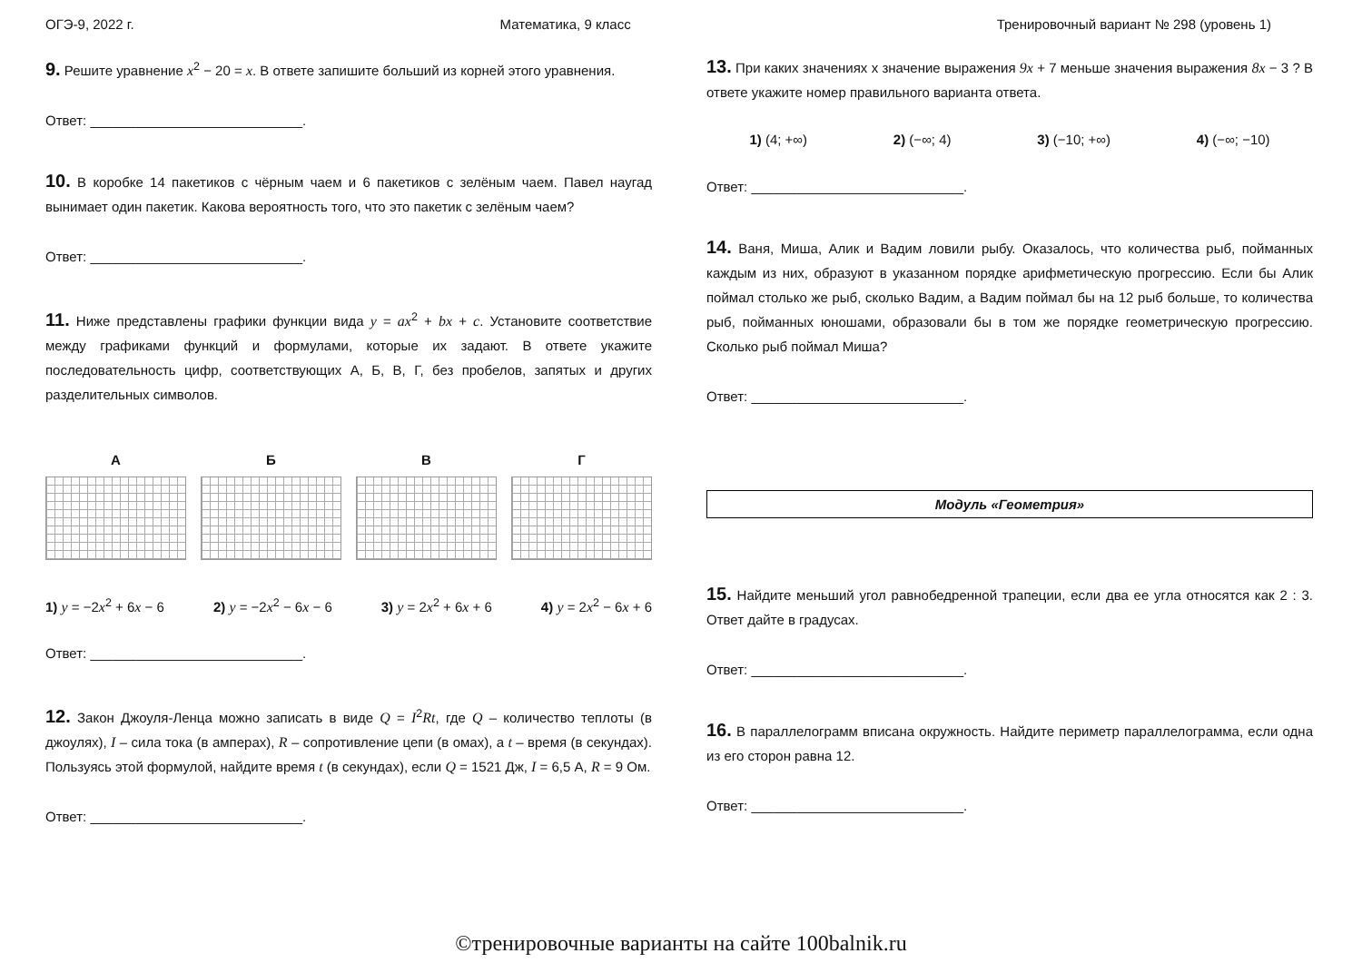ОГЭ-9, 2022 г. Математика, 9 класс Тренировочный вариант № 298 (уровень 1)
9. Решите уравнение x<sup>2</sup> − 20 = x. В ответе запишите больший из корней этого уравнения.
Ответ: ____________________________.
10. В коробке 14 пакетиков с чёрным чаем и 6 пакетиков с зелёным чаем. Павел наугад вынимает один пакетик. Какова вероятность того, что это пакетик с зелёным чаем?
Ответ: ____________________________.
11. Ниже представлены графики функции вида y = ax<sup>2</sup> + bx + c. Установите соответствие между графиками функций и формулами, которые их задают. В ответе укажите последовательность цифр, соответствующих А, Б, В, Г, без пробелов, запятых и других разделительных символов.
А Б В Г
1) y = −2x<sup>2</sup> + 6x − 6 2) y = −2x<sup>2</sup> − 6x − 6 3) y = 2x<sup>2</sup> + 6x + 6 4) y = 2x<sup>2</sup> − 6x + 6
Ответ: ____________________________.
12. Закон Джоуля-Ленца можно записать в виде Q = I<sup>2</sup>Rt, где Q – количество теплоты (в джоулях), I – сила тока (в амперах), R – сопротивление цепи (в омах), а t – время (в секундах). Пользуясь этой формулой, найдите время t (в секундах), если Q = 1521 Дж, I = 6,5 А, R = 9 Ом.
Ответ: ____________________________.
13. При каких значениях x значение выражения 9x + 7 меньше значения выражения 8x − 3 ? В ответе укажите номер правильного варианта ответа.
1) (4; +∞) 2) (−∞; 4) 3) (−10; +∞) 4) (−∞; −10)
Ответ: ____________________________.
14. Ваня, Миша, Алик и Вадим ловили рыбу. Оказалось, что количества рыб, пойманных каждым из них, образуют в указанном порядке арифметическую прогрессию. Если бы Алик поймал столько же рыб, сколько Вадим, а Вадим поймал бы на 12 рыб больше, то количества рыб, пойманных юношами, образовали бы в том же порядке геометрическую прогрессию. Сколько рыб поймал Миша?
Ответ: ____________________________.
Модуль «Геометрия»
15. Найдите меньший угол равнобедренной трапеции, если два ее угла относятся как 2 : 3. Ответ дайте в градусах.
Ответ: ____________________________.
16. В параллелограмм вписана окружность. Найдите периметр параллелограмма, если одна из его сторон равна 12.
Ответ: ____________________________.
©тренировочные варианты на сайте 100balnik.ru